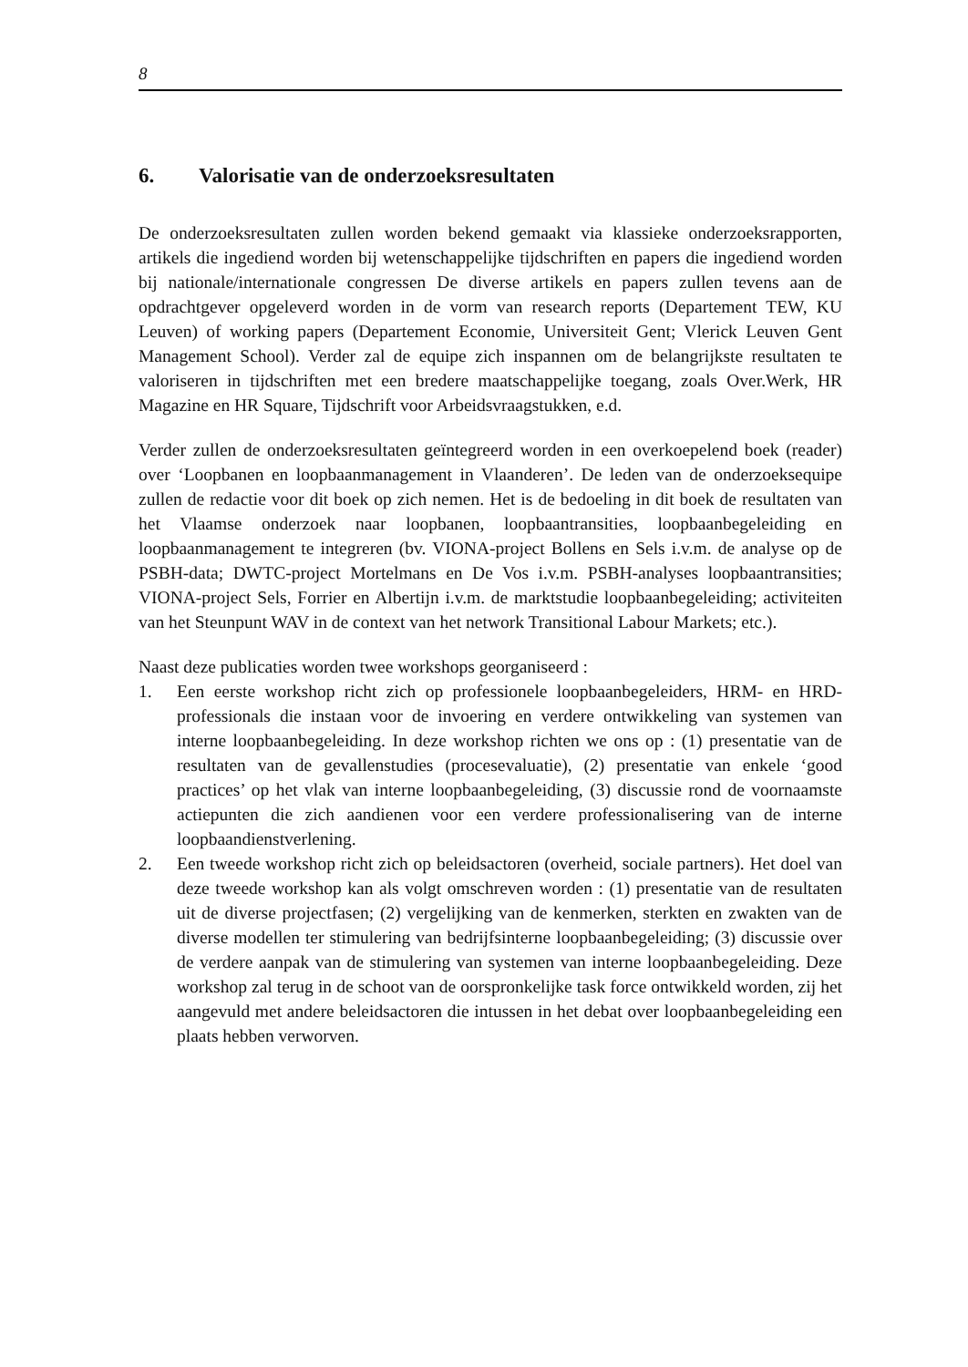8
6. Valorisatie van de onderzoeksresultaten
De onderzoeksresultaten zullen worden bekend gemaakt via klassieke onderzoeksrapporten, artikels die ingediend worden bij wetenschappelijke tijdschriften en papers die ingediend worden bij nationale/internationale congressen De diverse artikels en papers zullen tevens aan de opdrachtgever opgeleverd worden in de vorm van research reports (Departement TEW, KU Leuven) of working papers (Departement Economie, Universiteit Gent; Vlerick Leuven Gent Management School). Verder zal de equipe zich inspannen om de belangrijkste resultaten te valoriseren in tijdschriften met een bredere maatschappelijke toegang, zoals Over.Werk, HR Magazine en HR Square, Tijdschrift voor Arbeidsvraagstukken, e.d.
Verder zullen de onderzoeksresultaten geïntegreerd worden in een overkoepelend boek (reader) over ‘Loopbanen en loopbaanmanagement in Vlaanderen’. De leden van de onderzoeksequipe zullen de redactie voor dit boek op zich nemen. Het is de bedoeling in dit boek de resultaten van het Vlaamse onderzoek naar loopbanen, loopbaantransities, loopbaanbegeleiding en loopbaanmanagement te integreren (bv. VIONA-project Bollens en Sels i.v.m. de analyse op de PSBH-data; DWTC-project Mortelmans en De Vos i.v.m. PSBH-analyses loopbaantransities; VIONA-project Sels, Forrier en Albertijn i.v.m. de marktstudie loopbaanbegeleiding; activiteiten van het Steunpunt WAV in de context van het network Transitional Labour Markets; etc.).
Naast deze publicaties worden twee workshops georganiseerd :
1. Een eerste workshop richt zich op professionele loopbaanbegeleiders, HRM- en HRD-professionals die instaan voor de invoering en verdere ontwikkeling van systemen van interne loopbaanbegeleiding. In deze workshop richten we ons op : (1) presentatie van de resultaten van de gevallenstudies (procesevaluatie), (2) presentatie van enkele ‘good practices’ op het vlak van interne loopbaanbegeleiding, (3) discussie rond de voornaamste actiepunten die zich aandienen voor een verdere professionalisering van de interne loopbaandienstverlening.
2. Een tweede workshop richt zich op beleidsactoren (overheid, sociale partners). Het doel van deze tweede workshop kan als volgt omschreven worden : (1) presentatie van de resultaten uit de diverse projectfasen; (2) vergelijking van de kenmerken, sterkten en zwakten van de diverse modellen ter stimulering van bedrijfsinterne loopbaanbegeleiding; (3) discussie over de verdere aanpak van de stimulering van systemen van interne loopbaanbegeleiding. Deze workshop zal terug in de schoot van de oorspronkelijke task force ontwikkeld worden, zij het aangevuld met andere beleidsactoren die intussen in het debat over loopbaanbegeleiding een plaats hebben verworven.